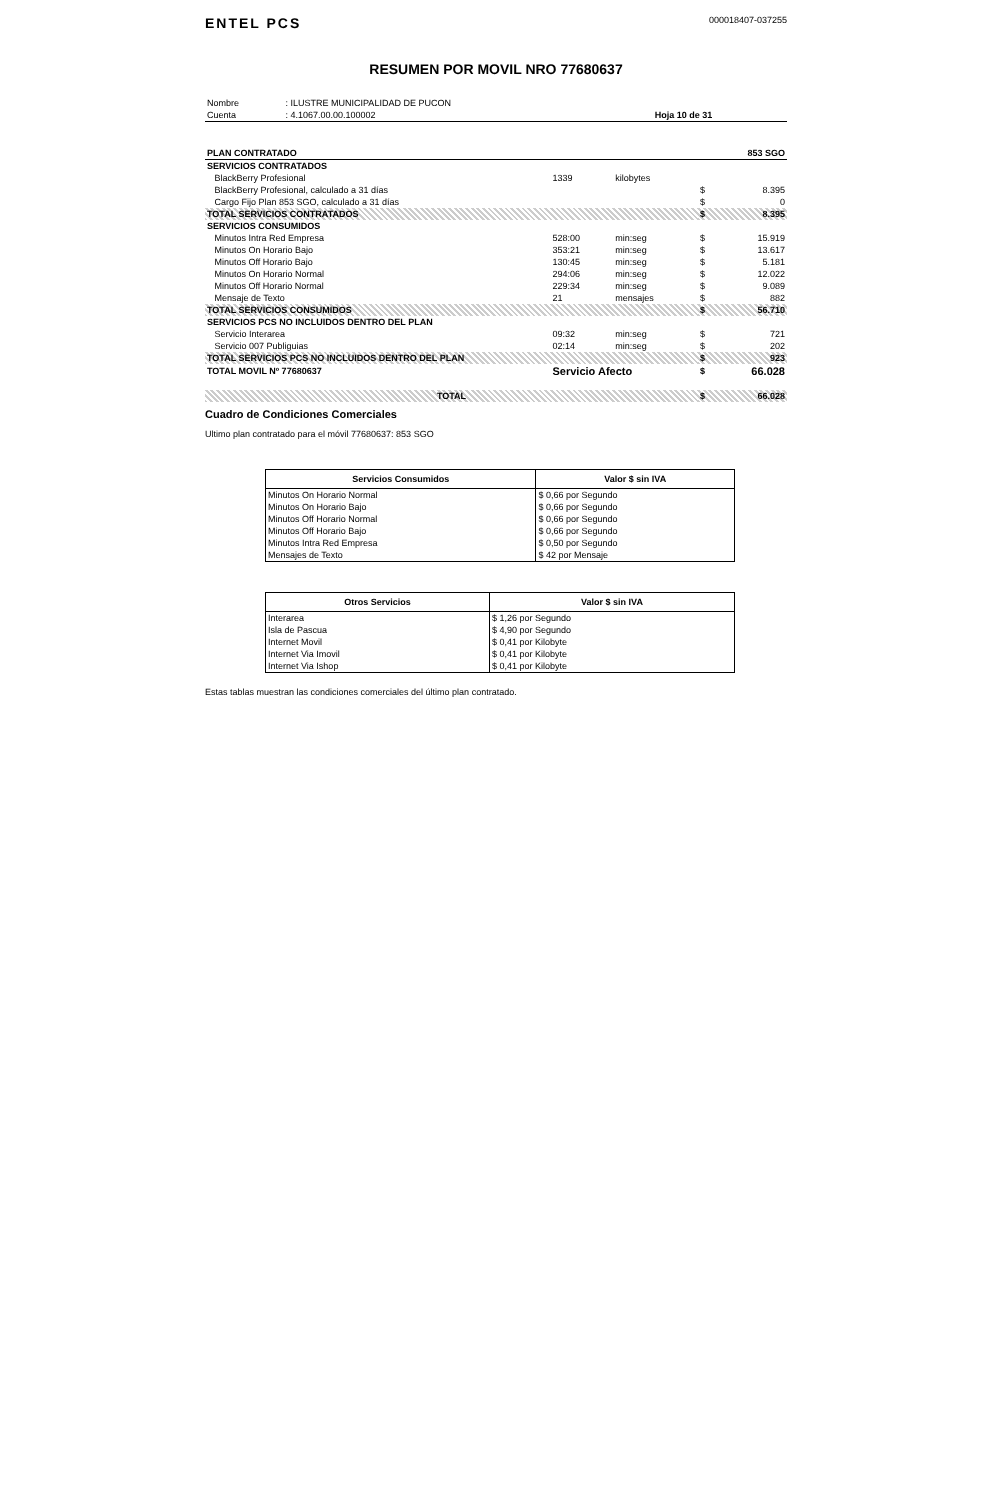ENTEL PCS
000018407-037255
RESUMEN POR MOVIL NRO 77680637
| Nombre | : ILUSTRE MUNICIPALIDAD DE PUCON | |
| Cuenta | : 4.1067.00.00.100002 | Hoja 10 de 31 |
| PLAN CONTRATADO | | | | 853 SGO | |
| SERVICIOS CONTRATADOS | | | | | |
| BlackBerry Profesional | 1339 | kilobytes | | | |
| BlackBerry Profesional, calculado a 31 días | | | $ | 8.395 | |
| Cargo Fijo Plan 853 SGO, calculado a 31 días | | | $ | 0 | |
| TOTAL SERVICIOS CONTRATADOS | | | $ | 8.395 | |
| SERVICIOS CONSUMIDOS | | | | | |
| Minutos Intra Red Empresa | 528:00 | min:seg | $ | 15.919 | |
| Minutos On Horario Bajo | 353:21 | min:seg | $ | 13.617 | |
| Minutos Off Horario Bajo | 130:45 | min:seg | $ | 5.181 | |
| Minutos On Horario Normal | 294:06 | min:seg | $ | 12.022 | |
| Minutos Off Horario Normal | 229:34 | min:seg | $ | 9.089 | |
| Mensaje de Texto | 21 | mensajes | $ | 882 | |
| TOTAL SERVICIOS CONSUMIDOS | | | $ | 56.710 | |
| SERVICIOS PCS NO INCLUIDOS DENTRO DEL PLAN | | | | | |
| Servicio Interarea | 09:32 | min:seg | $ | 721 | |
| Servicio 007 Publiguias | 02:14 | min:seg | $ | 202 | |
| TOTAL SERVICIOS PCS NO INCLUIDOS DENTRO DEL PLAN | | | $ | 923 | |
| TOTAL MOVIL Nº 77680637 | Servicio Afecto | | $ | 66.028 | |
| TOTAL | | | $ | 66.028 | |
Cuadro de Condiciones Comerciales
Ultimo plan contratado para el móvil 77680637: 853 SGO
| Servicios Consumidos | Valor $ sin IVA |
| --- | --- |
| Minutos On Horario Normal | $ 0,66 por Segundo |
| Minutos On Horario Bajo | $ 0,66 por Segundo |
| Minutos Off Horario Normal | $ 0,66 por Segundo |
| Minutos Off Horario Bajo | $ 0,66 por Segundo |
| Minutos Intra Red Empresa | $ 0,50 por Segundo |
| Mensajes de Texto | $ 42 por Mensaje |
| Otros Servicios | Valor $ sin IVA |
| --- | --- |
| Interarea | $ 1,26 por Segundo |
| Isla de Pascua | $ 4,90 por Segundo |
| Internet Movil | $ 0,41 por Kilobyte |
| Internet Via Imovil | $ 0,41 por Kilobyte |
| Internet Via Ishop | $ 0,41 por Kilobyte |
Estas tablas muestran las condiciones comerciales del último plan contratado.